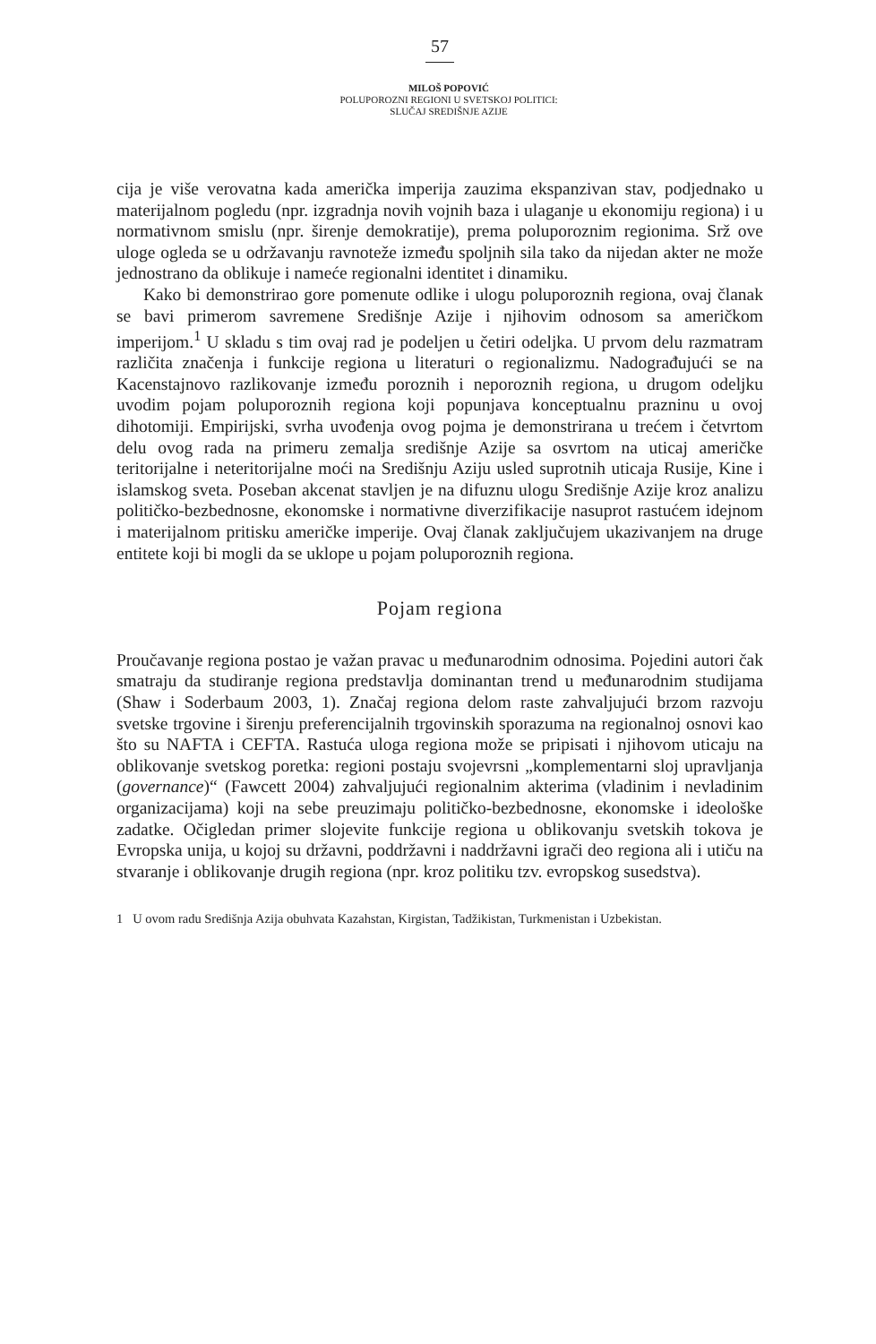57
MILOŠ POPOVIĆ
POLUPOROZNI REGIONI U SVETSKOJ POLITICI:
SLUČAJ SREDIŠNJE AZIJE
cija je više verovatna kada američka imperija zauzima ekspanzivan stav, podjednako u materijalnom pogledu (npr. izgradnja novih vojnih baza i ulaganje u ekonomiju regiona) i u normativnom smislu (npr. širenje demokratije), prema poluporoznim regionima. Srž ove uloge ogleda se u održavanju ravnoteže između spoljnih sila tako da nijedan akter ne može jednostrano da oblikuje i nameće regionalni identitet i dinamiku.
Kako bi demonstrirao gore pomenute odlike i ulogu poluporoznih regiona, ovaj članak se bavi primerom savremene Središnje Azije i njihovim odnosom sa američkom imperijom.<sup>1</sup> U skladu s tim ovaj rad je podeljen u četiri odeljka. U prvom delu razmatram različita značenja i funkcije regiona u literaturi o regionalizmu. Nadograđujući se na Kacenstajnovo razlikovanje između poroznih i neporoznih regiona, u drugom odeljku uvodim pojam poluporoznih regiona koji popunjava konceptualnu prazninu u ovoj dihotomiji. Empirijski, svrha uvođenja ovog pojma je demonstrirana u trećem i četvrtom delu ovog rada na primeru zemalja središnje Azije sa osvrtom na uticaj američke teritorijalne i neteritorijalne moći na Središnju Aziju usled suprotnih uticaja Rusije, Kine i islamskog sveta. Poseban akcenat stavljen je na difuznu ulogu Središnje Azije kroz analizu političko-bezbednosne, ekonomske i normativne diverzifikacije nasuprot rastućem idejnom i materijalnom pritisku američke imperije. Ovaj članak zaključujem ukazivanjem na druge entitete koji bi mogli da se uklope u pojam poluporoznih regiona.
Pojam regiona
Proučavanje regiona postao je važan pravac u međunarodnim odnosima. Pojedini autori čak smatraju da studiranje regiona predstavlja dominantan trend u međunarodnim studijama (Shaw i Soderbaum 2003, 1). Značaj regiona delom raste zahvaljujući brzom razvoju svetske trgovine i širenju preferencijalnih trgovinskih sporazuma na regionalnoj osnovi kao što su NAFTA i CEFTA. Rastuća uloga regiona može se pripisati i njihovom uticaju na oblikovanje svetskog poretka: regioni postaju svojevrsni „komplementarni sloj upravljanja (governance)“ (Fawcett 2004) zahvaljujući regionalnim akterima (vladinim i nevladinim organizacijama) koji na sebe preuzimaju političko-bezbednosne, ekonomske i ideološke zadatke. Očigledan primer slojevite funkcije regiona u oblikovanju svetskih tokova je Evropska unija, u kojoj su državni, poddržavni i naddržavni igrači deo regiona ali i utiču na stvaranje i oblikovanje drugih regiona (npr. kroz politiku tzv. evropskog susedstva).
1 U ovom radu Središnja Azija obuhvata Kazahstan, Kirgistan, Tadžikistan, Turkmenistan i Uzbekistan.